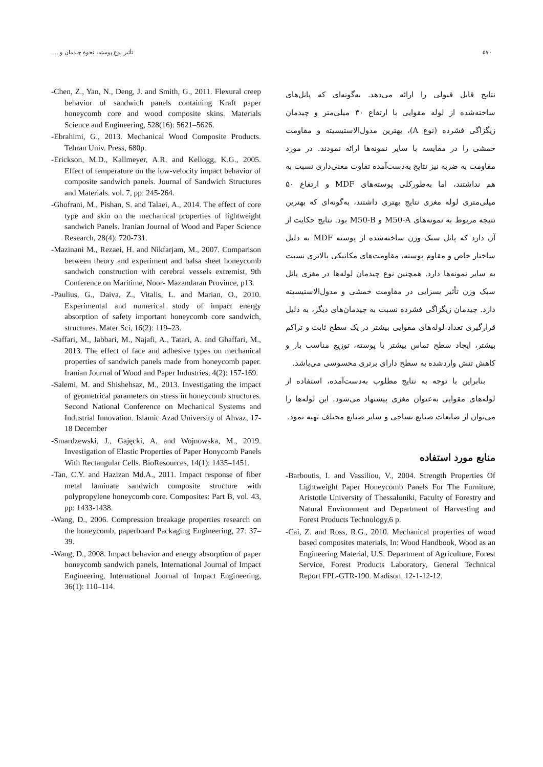۵۷۰ تأثیر نوع پوسته، نحوهٔ چیدمان و ....
نتایج قابل قبولی را ارائه می‌دهد. به‌گونه‌ای که پانل‌های ساخته‌شده از لوله مقوایی با ارتفاع ۳۰ میلی‌متر و چیدمان زیگزاگی فشرده (نوع A)، بهترین مدول‌الاستیسیته و مقاومت خمشی را در مقایسه با سایر نمونه‌ها ارائه نمودند. در مورد مقاومت به ضربه نیز نتایج به‌دست‌آمده تفاوت معنی‌داری نسبت به هم نداشتند، اما به‌طورکلی پوسته‌های MDF و ارتفاع ۵۰ میلی‌متری لوله مغزی نتایج بهتری داشتند، به‌گونه‌ای که بهترین نتیجه مربوط به نمونه‌های M50-A و M50-B بود. نتایج حکایت از آن دارد که پانل سبک وزن ساخته‌شده از پوسته MDF به دلیل ساختار خاص و مقاوم پوسته، مقاومت‌های مکانیکی بالاتری نسبت به سایر نمونه‌ها دارد. همچنین نوع چیدمان لوله‌ها در مغزی پانل سبک وزن تأثیر بسزایی در مقاومت خمشی و مدول‌الاستیسیته دارد. چیدمان زیگزاگی فشرده نسبت به چیدمان‌های دیگر، به دلیل قرارگیری تعداد لوله‌های مقوایی بیشتر در یک سطح ثابت و تراکم بیشتر، ایجاد سطح تماس بیشتر با پوسته، توزیع مناسب بار و کاهش تنش واردشده به سطح دارای برتری محسوسی می‌باشد.
بنابراین با توجه به نتایج مطلوب به‌دست‌آمده، استفاده از لوله‌های مقوایی به‌عنوان مغزی پیشنهاد می‌شود. این لوله‌ها را می‌توان از ضایعات صنایع نساجی و سایر صنایع مختلف تهیه نمود.
منابع مورد استفاده
-Barboutis, I. and Vassiliou, V., 2004. Strength Properties Of Lightweight Paper Honeycomb Panels For The Furniture, Aristotle University of Thessaloniki, Faculty of Forestry and Natural Environment and Department of Harvesting and Forest Products Technology,6 p.
-Cai, Z. and Ross, R.G., 2010. Mechanical properties of wood based composites materials, In: Wood Handbook, Wood as an Engineering Material, U.S. Department of Agriculture, Forest Service, Forest Products Laboratory, General Technical Report FPL-GTR-190. Madison, 12-1-12-12.
-Chen, Z., Yan, N., Deng, J. and Smith, G., 2011. Flexural creep behavior of sandwich panels containing Kraft paper honeycomb core and wood composite skins. Materials Science and Engineering, 528(16): 5621–5626.
-Ebrahimi, G., 2013. Mechanical Wood Composite Products. Tehran Univ. Press, 680p.
-Erickson, M.D., Kallmeyer, A.R. and Kellogg, K.G., 2005. Effect of temperature on the low-velocity impact behavior of composite sandwich panels. Journal of Sandwich Structures and Materials. vol. 7, pp: 245-264.
-Ghofrani, M., Pishan, S. and Talaei, A., 2014. The effect of core type and skin on the mechanical properties of lightweight sandwich Panels. Iranian Journal of Wood and Paper Science Research, 28(4): 720-731.
-Mazinani M., Rezaei, H. and Nikfarjam, M., 2007. Comparison between theory and experiment and balsa sheet honeycomb sandwich construction with cerebral vessels extremist, 9th Conference on Maritime, Noor- Mazandaran Province, p13.
-Paulius, G., Daiva, Z., Vitalis, L. and Marian, O., 2010. Experimental and numerical study of impact energy absorption of safety important honeycomb core sandwich, structures. Mater Sci, 16(2): 119–23.
-Saffari, M., Jabbari, M., Najafi, A., Tatari, A. and Ghaffari, M., 2013. The effect of face and adhesive types on mechanical properties of sandwich panels made from honeycomb paper. Iranian Journal of Wood and Paper Industries, 4(2): 157-169.
-Salemi, M. and Shishehsaz, M., 2013. Investigating the impact of geometrical parameters on stress in honeycomb structures. Second National Conference on Mechanical Systems and Industrial Innovation. Islamic Azad University of Ahvaz, 17-18 December
-Smardzewski, J., Gajęcki, A, and Wojnowska, M., 2019. Investigation of Elastic Properties of Paper Honycomb Panels With Rectangular Cells. BioResources, 14(1): 1435–1451.
-Tan, C.Y. and Hazizan Md.A., 2011. Impact response of fiber metal laminate sandwich composite structure with polypropylene honeycomb core. Composites: Part B, vol. 43, pp: 1433-1438.
-Wang, D., 2006. Compression breakage properties research on the honeycomb, paperboard Packaging Engineering, 27: 37–39.
-Wang, D., 2008. Impact behavior and energy absorption of paper honeycomb sandwich panels, International Journal of Impact Engineering, International Journal of Impact Engineering, 36(1): 110–114.